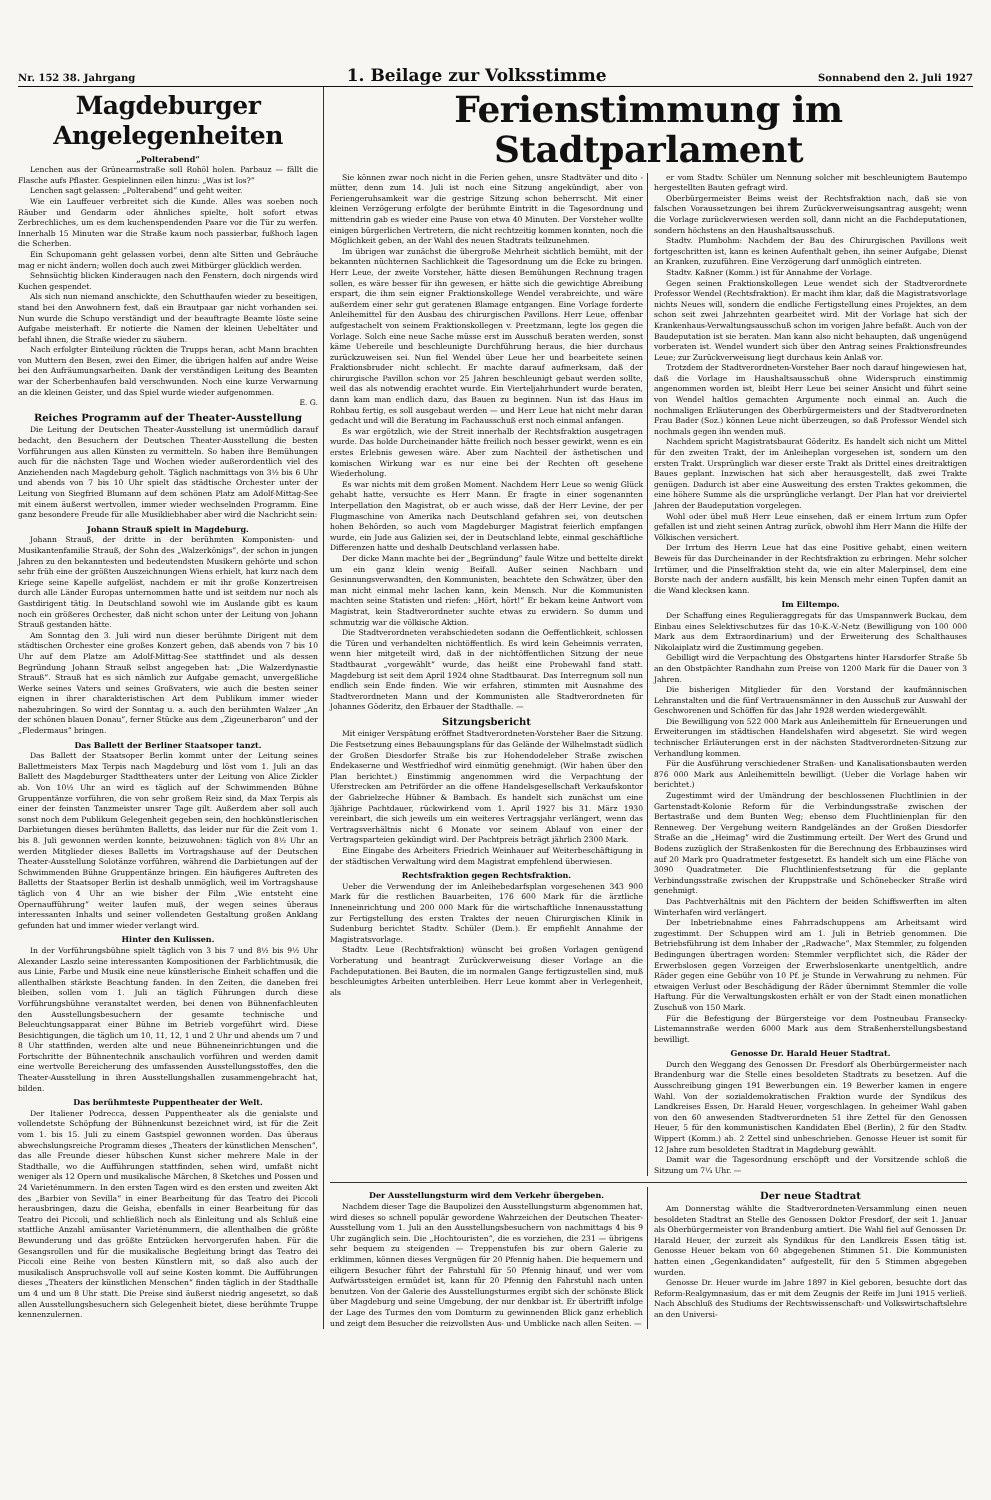Nr. 152 38. Jahrgang 1. Beilage zur Volksstimme Sonnabend den 2. Juli 1927
Magdeburger Angelegenheiten
„Polterabend“
Lenchen aus der Grünearmstraße soll Rohöl holen. Parbauz — fällt die Flasche aufs Pflaster. Gespielinnen eilen hinzu: „Was ist los?“
Lenchen sagt gelassen: „Polterabend“ und geht weiter.
Wie ein Lauffeuer verbreitet sich die Kunde. Alles was soeben noch Räuber und Gendarm oder ähnliches spielte, holt sofort etwas Zerbrechliches, um es dem kuchenspendenden Paare vor die Tür zu werfen. Innerhalb 15 Minuten war die Straße kaum noch passierbar, fußhoch lagen die Scherben.
Ein Schupomann geht gelassen vorbei, denn alte Sitten und Gebräuche mag er nicht ändern; wollen doch auch zwei Mitbürger glücklich werden.
Sehnsüchtig blicken Kinderaugen nach den Fenstern, doch nirgends wird Kuchen gespendet.
Als sich nun niemand anschickte, den Schutthaufen wieder zu beseitigen, stand bei den Anwohnern fest, daß ein Brautpaar gar nicht vorhanden sei. Nun wurde die Schupo verständigt und der beauftragte Beamte löste seine Aufgabe meisterhaft. Er notierte die Namen der kleinen Uebeltäter und befahl ihnen, die Straße wieder zu säubern.
Nach erfolgter Einteilung rückten die Trupps heran, acht Mann brachten von Muttern den Besen, zwei den Eimer, die übrigen halfen auf andre Weise bei den Aufräumungsarbeiten. Dank der verständigen Leitung des Beamten war der Scherbenhaufen bald verschwunden. Noch eine kurze Verwarnung an die kleinen Geister, und das Spiel wurde wieder aufgenommen.
E. G.
Reiches Programm auf der Theater-Ausstellung
Die Leitung der Deutschen Theater-Ausstellung ist unermüdlich darauf bedacht, den Besuchern der Deutschen Theater-Ausstellung die besten Vorführungen aus allen Künsten zu vermitteln. So haben ihre Bemühungen auch für die nächsten Tage und Wochen wieder außerordentlich viel des Anziehenden nach Magdeburg geholt. Täglich nachmittags von 3½ bis 6 Uhr und abends von 7 bis 10 Uhr spielt das städtische Orchester unter der Leitung von Siegfried Blumann auf dem schönen Platz am Adolf-Mittag-See mit einem äußerst wertvollen, immer wieder wechselnden Programm. Eine ganz besondere Freude für alle Musikliebhaber aber wird die Nachricht sein:
Johann Strauß spielt in Magdeburg.
Johann Strauß, der dritte in der berühmten Komponisten- und Musikantenfamilie Strauß, der Sohn des „Walzerkönigs“, der schon in jungen Jahren zu den bekanntesten und bedeutendsten Musikern gehörte und schon sehr früh eine der größten Auszeichnungen Wiens erhielt, hat kurz nach dem Kriege seine Kapelle aufgelöst, nachdem er mit ihr große Konzertreisen durch alle Länder Europas unternommen hatte und ist seitdem nur noch als Gastdirigent tätig. In Deutschland sowohl wie im Auslande gibt es kaum noch ein größeres Orchester, daß nicht schon unter der Leitung von Johann Strauß gestanden hätte.
Am Sonntag den 3. Juli wird nun dieser berühmte Dirigent mit dem städtischen Orchester eine großes Konzert geben, daß abends von 7 bis 10 Uhr auf dem Platze am Adolf-Mittag-See stattfindet und als dessen Begründung Johann Strauß selbst angegeben hat: „Die Walzerdynastie Strauß“. Strauß hat es sich nämlich zur Aufgabe gemacht, unvergeßliche Werke seines Vaters und seines Großvaters, wie auch die besten seiner eignen in ihrer charakteristischen Art dem Publikum immer wieder nahezubringen. So wird der Sonntag u. a. auch den berühmten Walzer „An der schönen blauen Donau“, ferner Stücke aus dem „Zigeunerbaron“ und der „Fledermaus“ bringen.
Das Ballett der Berliner Staatsoper tanzt.
Das Ballett der Staatsoper Berlin kommt unter der Leitung seines Ballettmeisters Max Terpis nach Magdeburg und löst vom 1. Juli an das Ballett des Magdeburger Stadttheaters unter der Leitung von Alice Zickler ab. Von 10½ Uhr an wird es täglich auf der Schwimmenden Bühne Gruppentänze vorführen, die von sehr großem Reiz sind, da Max Terpis als einer der feinsten Tanzmeister unsrer Tage gilt. Außerdem aber soll auch sonst noch dem Publikum Gelegenheit gegeben sein, den hochkünstlerischen Darbietungen dieses berühmten Balletts, das leider nur für die Zeit vom 1. bis 8. Juli gewonnen werden konnte, beizuwohnen: täglich von 8½ Uhr an werden Mitglieder dieses Balletts im Vortragshause auf der Deutschen Theater-Ausstellung Solotänze vorführen, während die Darbietungen auf der Schwimmenden Bühne Gruppentänze bringen. Ein häufigeres Auftreten des Balletts der Staatsoper Berlin ist deshalb unmöglich, weil im Vortragshause täglich von 4 Uhr an wie bisher der Film „Wie entsteht eine Opernaufführung“ weiter laufen muß, der wegen seines überaus interessanten Inhalts und seiner vollendeten Gestaltung großen Anklang gefunden hat und immer wieder verlangt wird.
Hinter den Kulissen.
In der Vorführungsbühne spielt täglich von 3 bis 7 und 8½ bis 9½ Uhr Alexander Laszlo seine interessanten Kompositionen der Farblichtmusik, die aus Linie, Farbe und Musik eine neue künstlerische Einheit schaffen und die allenthalben stärkste Beachtung fanden. In den Zeiten, die daneben frei bleiben, sollen vom 1. Juli an täglich Führungen durch diese Vorführungsbühne veranstaltet werden, bei denen von Bühnenfachleuten den Ausstellungsbesuchern der gesamte technische und Beleuchtungsapparat einer Bühne im Betrieb vorgeführt wird. Diese Besichtigungen, die täglich um 10, 11, 12, 1 und 2 Uhr und abends um 7 und 8 Uhr stattfinden, werden alte und neue Bühneneinrichtungen und die Fortschritte der Bühnentechnik anschaulich vorführen und werden damit eine wertvolle Bereicherung des umfassenden Ausstellungsstoffes, den die Theater-Ausstellung in ihren Ausstellungshallen zusammengebracht hat, bilden.
Das berühmteste Puppentheater der Welt.
Der Italiener Podrecca, dessen Puppentheater als die genialste und vollendetste Schöpfung der Bühnenkunst bezeichnet wird, ist für die Zeit vom 1. bis 15. Juli zu einem Gastspiel gewonnen worden. Das überaus abwechslungsreiche Programm dieses „Theaters der künstlichen Menschen“, das alle Freunde dieser hübschen Kunst sicher mehrere Male in der Stadthalle, wo die Aufführungen stattfinden, sehen wird, umfaßt nicht weniger als 12 Opern und musikalische Märchen, 8 Sketches und Possen und 24 Varieténummern. In den ersten Tagen wird es den ersten und zweiten Akt des „Barbier von Sevilla“ in einer Bearbeitung für das Teatro dei Piccoli herausbringen, dazu die Geisha, ebenfalls in einer Bearbeitung für das Teatro dei Piccoli, und schließlich noch als Einleitung und als Schluß eine stattliche Anzahl amüsanter Varieténummern, die allenthalben die größte Bewunderung und das größte Entzücken hervorgerufen haben. Für die Gesangsrollen und für die musikalische Begleitung bringt das Teatro dei Piccoli eine Reihe von besten Künstlern mit, so daß also auch der musikalisch Anspruchsvolle voll auf seine Kosten kommt. Die Aufführungen dieses „Theaters der künstlichen Menschen“ finden täglich in der Stadthalle um 4 und um 8 Uhr statt. Die Preise sind äußerst niedrig angesetzt, so daß allen Ausstellungsbesuchern sich Gelegenheit bietet, diese berühmte Truppe kennenzulernen.
Ferienstimmung im Stadtparlament
Sie können zwar noch nicht in die Ferien gehen, unsre Stadtväter und dito -mütter, denn zum 14. Juli ist noch eine Sitzung angekündigt, aber von Feriengeruhsamkeit war die gestrige Sitzung schon beherrscht. Mit einer kleinen Verzögerung erfolgte der berühmte Eintritt in die Tagesordnung und mittendrin gab es wieder eine Pause von etwa 40 Minuten. Der Vorsteher wollte einigen bürgerlichen Vertretern, die nicht rechtzeitig kommen konnten, noch die Möglichkeit geben, an der Wahl des neuen Stadtrats teilzunehmen.
Im übrigen war zunächst die übergroße Mehrheit sichtlich bemüht, mit der bekannten nüchternen Sachlichkeit die Tagesordnung um die Ecke zu bringen. Herr Leue, der zweite Vorsteher, hätte diesen Bemühungen Rechnung tragen sollen, es wäre besser für ihn gewesen, er hätte sich die gewichtige Abreibung erspart, die ihm sein eigner Fraktionskollege Wendel verabreichte, und wäre außerdem einer sehr gut geratenen Blamage entgangen. Eine Vorlage forderte Anleihemittel für den Ausbau des chirurgischen Pavillons. Herr Leue, offenbar aufgestachelt von seinem Fraktionskollegen v. Preetzmann, legte los gegen die Vorlage. Solch eine neue Sache müsse erst im Ausschuß beraten werden, sonst käme Uebereile und beschleunigte Durchführung heraus, die hier durchaus zurückzuweisen sei. Nun fiel Wendel über Leue her und bearbeitete seinen Fraktionsbruder nicht schlecht. Er machte darauf aufmerksam, daß der chirurgische Pavillon schon vor 25 Jahren beschleunigt gebaut werden sollte, weil das als notwendig erachtet wurde. Ein Vierteljahrhundert wurde beraten, dann kam man endlich dazu, das Bauen zu beginnen. Nun ist das Haus im Rohbau fertig, es soll ausgebaut werden — und Herr Leue hat nicht mehr daran gedacht und will die Beratung im Fachausschuß erst noch einmal anfangen.
Es war ergötzlich, wie der Streit innerhalb der Rechtsfraktion ausgetragen wurde. Das holde Durcheinander hätte freilich noch besser gewirkt, wenn es ein erstes Erlebnis gewesen wäre. Aber zum Nachteil der ästhetischen und komischen Wirkung war es nur eine bei der Rechten oft gesehene Wiederholung.
Es war nichts mit dem großen Moment. Nachdem Herr Leue so wenig Glück gehabt hatte, versuchte es Herr Mann. Er fragte in einer sogenannten Interpellation den Magistrat, ob er auch wisse, daß der Herr Levine, der per Flugmaschine von Amerika nach Deutschland gefahren sei, von deutschen hohen Behörden, so auch vom Magdeburger Magistrat feierlich empfangen wurde, ein Jude aus Galizien sei, der in Deutschland lebte, einmal geschäftliche Differenzen hatte und deshalb Deutschland verlassen habe.
Der dicke Mann machte bei der „Begründung“ faule Witze und bettelte direkt um ein ganz klein wenig Beifall. Außer seinen Nachbarn und Gesinnungsverwandten, den Kommunisten, beachtete den Schwätzer, über den man nicht einmal mehr lachen kann, kein Mensch. Nur die Kommunisten machten seine Statisten und riefen: „Hört, hört!“ Er bekam keine Antwort vom Magistrat, kein Stadtverordneter suchte etwas zu erwidern. So dumm und schmutzig war die völkische Aktion.
Die Stadtverordneten verabschiedeten sodann die Oeffentlichkeit, schlossen die Türen und verhandelten nichtöffentlich. Es wird kein Geheimnis verraten, wenn hier mitgeteilt wird, daß in der nichtöffentlichen Sitzung der neue Stadtbaurat „vorgewählt“ wurde, das heißt eine Probewahl fand statt. Magdeburg ist seit dem April 1924 ohne Stadtbaurat. Das Interregnum soll nun endlich sein Ende finden. Wie wir erfahren, stimmten mit Ausnahme des Stadtverordneten Mann und der Kommunisten alle Stadtverordneten für Johannes Göderitz, den Erbauer der Stadthalle. —
Sitzungsbericht
Mit einiger Verspätung eröffnet Stadtverordneten-Vorsteher Baer die Sitzung. Die Festsetzung eines Bebauungsplans für das Gelände der Wilhelmstadt südlich der Großen Diesdorfer Straße bis zur Hohendodeleber Straße zwischen Endekaserne und Westfriedhof wird einmütig genehmigt. (Wir haben über den Plan berichtet.) Einstimmig angenommen wird die Verpachtung der Uferstrecken am Petriförder an die offene Handelsgesellschaft Verkaufskontor der Gabrielzeche Hübner & Bambach. Es handelt sich zunächst um eine 3jährige Pachtdauer, rückwirkend vom 1. April 1927 bis 31. März 1930 vereinbart, die sich jeweils um ein weiteres Vertragsjahr verlängert, wenn das Vertragsverhältnis nicht 6 Monate vor seinem Ablauf von einer der Vertragsparteien gekündigt wird. Der Pachtpreis beträgt jährlich 2300 Mark.
Eine Eingabe des Arbeiters Friedrich Weinhauer auf Weiterbeschäftigung in der städtischen Verwaltung wird dem Magistrat empfehlend überwiesen.
Rechtsfraktion gegen Rechtsfraktion.
Ueber die Verwendung der im Anleihebedarfsplan vorgesehenen 343 900 Mark für die restlichen Bauarbeiten, 176 600 Mark für die ärztliche Inneneinrichtung und 200 000 Mark für die wirtschaftliche Innenausstattung zur Fertigstellung des ersten Traktes der neuen Chirurgischen Klinik in Sudenburg berichtet Stadtv. Schüler (Dem.). Er empfiehlt Annahme der Magistratsvorlage.
Stadtv. Leue (Rechtsfraktion) wünscht bei großen Vorlagen genügend Vorberatung und beantragt Zurückverweisung dieser Vorlage an die Fachdeputationen. Bei Bauten, die im normalen Gange fertigzustellen sind, muß beschleunigtes Arbeiten unterbleiben. Herr Leue kommt aber in Verlegenheit, als
er vom Stadtv. Schüler um Nennung solcher mit beschleunigtem Bautempo hergestellten Bauten gefragt wird.
Oberbürgermeister Beims weist der Rechtsfraktion nach, daß sie von falschen Voraussetzungen bei ihrem Zurückverweisungsantrag ausgeht; wenn die Vorlage zurückverwiesen werden soll, dann nicht an die Fachdeputationen, sondern höchstens an den Haushaltsausschuß.
Stadtv. Plumbohm: Nachdem der Bau des Chirurgischen Pavillons weit fortgeschritten ist, kann es keinen Aufenthalt geben, ihn seiner Aufgabe, Dienst an Kranken, zuzuführen. Eine Verzögerung darf unmöglich eintreten.
Stadtv. Kaßner (Komm.) ist für Annahme der Vorlage.
Gegen seinen Fraktionskollegen Leue wendet sich der Stadtverordnete Professor Wendel (Rechtsfraktion). Er macht ihm klar, daß die Magistratsvorlage nichts Neues will, sondern die endliche Fertigstellung eines Projektes, an dem schon seit zwei Jahrzehnten gearbeitet wird. Mit der Vorlage hat sich der Krankenhaus-Verwaltungsausschuß schon im vorigen Jahre befaßt. Auch von der Baudeputation ist sie beraten. Man kann also nicht behaupten, daß ungenügend vorberaten ist. Wendel wundert sich über den Antrag seines Fraktionsfreundes Leue; zur Zurückverweisung liegt durchaus kein Anlaß vor.
Trotzdem der Stadtverordneten-Vorsteher Baer noch darauf hingewiesen hat, daß die Vorlage im Haushaltsausschuß ohne Widerspruch einstimmig angenommen worden ist, bleibt Herr Leue bei seiner Ansicht und führt seine von Wendel haltlos gemachten Argumente noch einmal an. Auch die nochmaligen Erläuterungen des Oberbürgermeisters und der Stadtverordneten Frau Bader (Soz.) können Leue nicht überzeugen, so daß Professor Wendel sich nochmals gegen ihn wenden muß.
Nachdem spricht Magistratsbaurat Göderitz. Es handelt sich nicht um Mittel für den zweiten Trakt, der im Anleiheplan vorgesehen ist, sondern um den ersten Trakt. Ursprünglich war dieser erste Trakt als Drittel eines dreitraktigen Baues geplant. Inzwischen hat sich aber herausgestellt, daß zwei Trakte genügen. Dadurch ist aber eine Ausweitung des ersten Traktes gekommen, die eine höhere Summe als die ursprüngliche verlangt. Der Plan hat vor dreiviertel Jahren der Baudeputation vorgelegen.
Wohl oder übel muß Herr Leue einsehen, daß er einem Irrtum zum Opfer gefallen ist und zieht seinen Antrag zurück, obwohl ihm Herr Mann die Hilfe der Völkischen versichert.
Der Irrtum des Herrn Leue hat das eine Positive gehabt, einen weitern Beweis für das Durcheinander in der Rechtsfraktion zu erbringen. Mehr solcher Irrtümer, und die Pinselfraktion steht da, wie ein alter Malerpinsel, dem eine Borste nach der andern ausfällt, bis kein Mensch mehr einen Tupfen damit an die Wand klecksen kann.
Im Eiltempo.
Der Schaffung eines Regulieraggregats für das Umspannwerk Buckau, dem Einbau eines Selektivschutzes für das 10-K.-V.-Netz (Bewilligung von 100 000 Mark aus dem Extraordinarium) und der Erweiterung des Schalthauses Nikolaiplatz wird die Zustimmung gegeben.
Gebilligt wird die Verpachtung des Obstgartens hinter Harsdorfer Straße 5b an den Obstpächter Randhahn zum Preise von 1200 Mark für die Dauer von 3 Jahren.
Die bisherigen Mitglieder für den Vorstand der kaufmännischen Lehranstalten und die fünf Vertrauensmänner in den Ausschuß zur Auswahl der Geschworenen und Schöffen für das Jahr 1928 werden wiedergewählt.
Die Bewilligung von 522 000 Mark aus Anleihemitteln für Erneuerungen und Erweiterungen im städtischen Handelshafen wird abgesetzt. Sie wird wegen technischer Erläuterungen erst in der nächsten Stadtverordneten-Sitzung zur Verhandlung kommen.
Für die Ausführung verschiedener Straßen- und Kanalisationsbauten werden 876 000 Mark aus Anleihemitteln bewilligt. (Ueber die Vorlage haben wir berichtet.)
Zugestimmt wird der Umändrung der beschlossenen Fluchtlinien in der Gartenstadt-Kolonie Reform für die Verbindungsstraße zwischen der Bertastraße und dem Bunten Weg; ebenso dem Fluchtlinienplan für den Renneweg. Der Vergebung weitern Randgeländes an der Großen Diesdorfer Straße an die „Heimag“ wird die Zustimmung erteilt. Der Wert des Grund und Bodens zuzüglich der Straßenkosten für die Berechnung des Erbbauzinses wird auf 20 Mark pro Quadratmeter festgesetzt. Es handelt sich um eine Fläche von 3090 Quadratmeter. Die Fluchtlinienfestsetzung für die geplante Verbindungsstraße zwischen der Kruppstraße und Schönebecker Straße wird genehmigt.
Das Pachtverhältnis mit den Pächtern der beiden Schiffswerften im alten Winterhafen wird verlängert.
Der Inbetriebnahme eines Fahrradschuppens am Arbeitsamt wird zugestimmt. Der Schuppen wird am 1. Juli in Betrieb genommen. Die Betriebsführung ist dem Inhaber der „Radwache“, Max Stemmler, zu folgenden Bedingungen übertragen worden: Stemmler verpflichtet sich, die Räder der Erwerbslosen gegen Vorzeigen der Erwerbslosenkarte unentgeltlich, andre Räder gegen eine Gebühr von 10 Pf. je Stunde in Verwahrung zu nehmen. Für etwaigen Verlust oder Beschädigung der Räder übernimmt Stemmler die volle Haftung. Für die Verwaltungskosten erhält er von der Stadt einen monatlichen Zuschuß von 150 Mark.
Für die Befestigung der Bürgersteige vor dem Postneubau Fransecky-Listemannstraße werden 6000 Mark aus dem Straßenherstellungsbestand bewilligt.
Genosse Dr. Harald Heuer Stadtrat.
Durch den Weggang des Genossen Dr. Fresdorf als Oberbürgermeister nach Brandenburg war die Stelle eines besoldeten Stadtrats zu besetzen. Auf die Ausschreibung gingen 191 Bewerbungen ein. 19 Bewerber kamen in engere Wahl. Von der sozialdemokratischen Fraktion wurde der Syndikus des Landkreises Essen, Dr. Harald Heuer, vorgeschlagen. In geheimer Wahl gaben von den 60 anwesenden Stadtverordneten 51 ihre Zettel für den Genossen Heuer, 5 für den kommunistischen Kandidaten Ebel (Berlin), 2 für den Stadtv. Wippert (Komm.) ab. 2 Zettel sind unbeschrieben. Genosse Heuer ist somit für 12 Jahre zum besoldeten Stadtrat in Magdeburg gewählt.
Damit war die Tagesordnung erschöpft und der Vorsitzende schloß die Sitzung um 7¼ Uhr. —
Der Ausstellungsturm wird dem Verkehr übergeben.
Nachdem dieser Tage die Baupolizei den Ausstellungsturm abgenommen hat, wird dieses so schnell populär gewordene Wahrzeichen der Deutschen Theater-Ausstellung vom 1. Juli an den Ausstellungsbesuchern von nachmittags 4 bis 9 Uhr zugänglich sein. Die „Hochtouristen“, die es vorziehen, die 231 — übrigens sehr bequem zu steigenden — Treppenstufen bis zur obern Galerie zu erklimmen, können dieses Vergnügen für 20 Pfennig haben. Die bequemern und eiligern Besucher führt der Fahrstuhl für 50 Pfennig hinauf, und wer vom Aufwärtssteigen ermüdet ist, kann für 20 Pfennig den Fahrstuhl nach unten benutzen. Von der Galerie des Ausstellungsturmes ergibt sich der schönste Blick über Magdeburg und seine Umgebung, der nur denkbar ist. Er übertrifft infolge der Lage des Turmes den vom Domturm zu gewinnenden Blick ganz erheblich und zeigt dem Besucher die reizvollsten Aus- und Umblicke nach allen Seiten. —
Der neue Stadtrat
Am Donnerstag wählte die Stadtverordneten-Versammlung einen neuen besoldeten Stadtrat an Stelle des Genossen Doktor Fresdorf, der seit 1. Januar als Oberbürgermeister von Brandenburg amtiert. Die Wahl fiel auf Genossen Dr. Harald Heuer, der zurzeit als Syndikus für den Landkreis Essen tätig ist. Genosse Heuer bekam von 60 abgegebenen Stimmen 51. Die Kommunisten hatten einen „Gegenkandidaten“ aufgestellt, für den 5 Stimmen abgegeben wurden.
Genosse Dr. Heuer wurde im Jahre 1897 in Kiel geboren, besuchte dort das Reform-Realgymnasium, das er mit dem Zeugnis der Reife im Juni 1915 verließ. Nach Abschluß des Studiums der Rechtswissenschaft- und Volkswirtschaftslehre an den Universi-